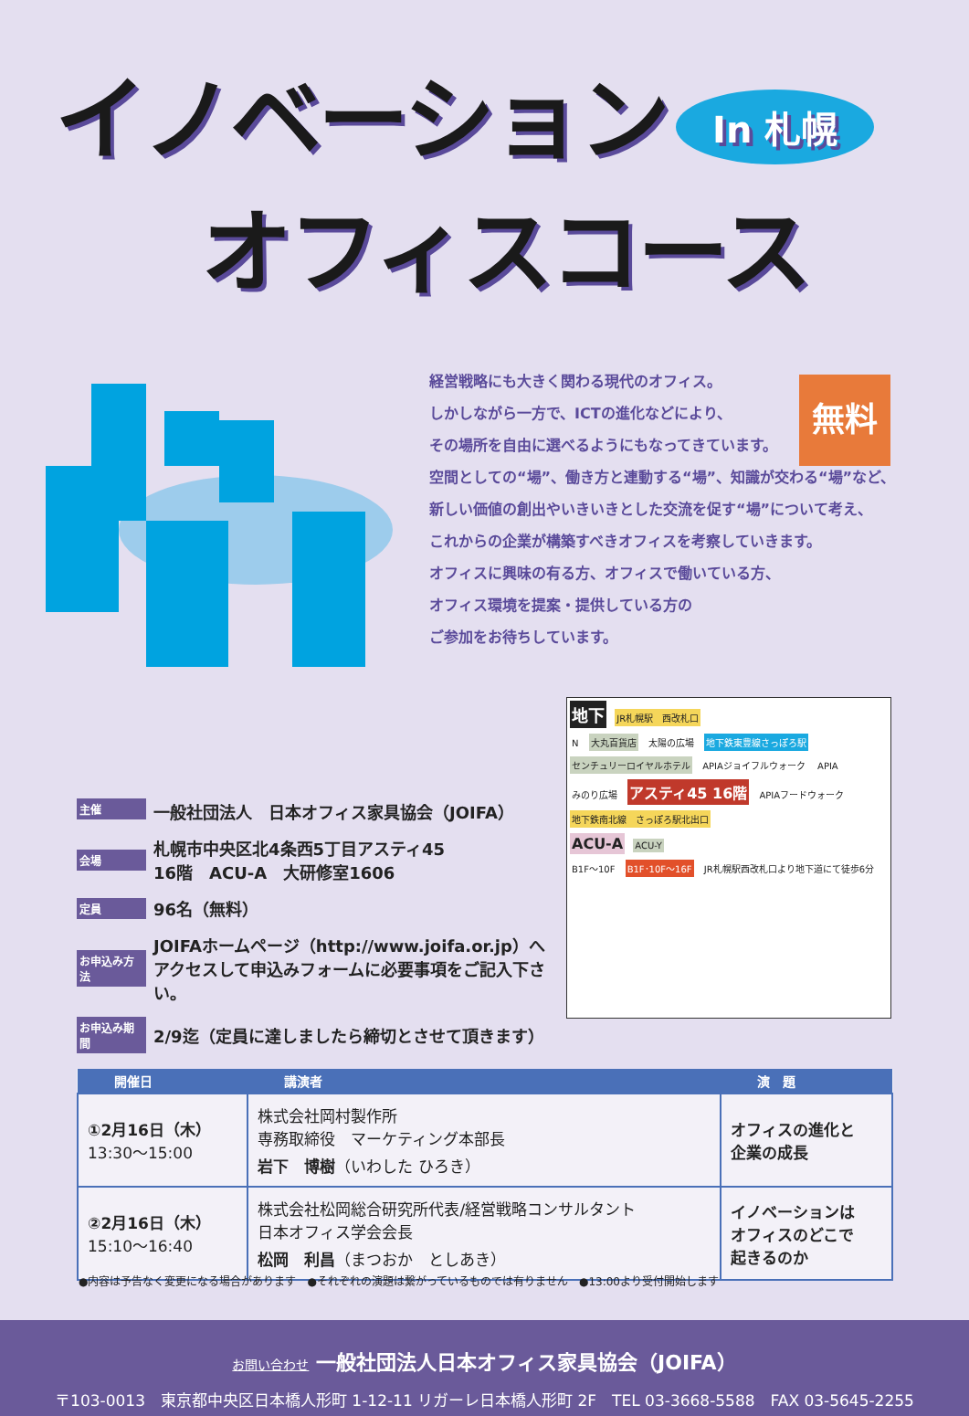イノベーション In 札幌
オフィスコース
無料
経営戦略にも大きく関わる現代のオフィス。
しかしながら一方で、ICTの進化などにより、
その場所を自由に選べるようにもなってきています。
空間としての“場”、働き方と連動する“場”、知識が交わる“場”など、
新しい価値の創出やいきいきとした交流を促す“場”について考え、
これからの企業が構築すべきオフィスを考察していきます。
オフィスに興味の有る方、オフィスで働いている方、
オフィス環境を提案・提供している方の
ご参加をお待ちしています。
主催 一般社団法人　日本オフィス家具協会（JOIFA）
会場 札幌市中央区北4条西5丁目アスティ45
16階　ACU-A　大研修室1606
定員 96名（無料）
お申込み方法 JOIFAホームページ（http://www.joifa.or.jp）へ
アクセスして申込みフォームに必要事項をご記入下さい。
お申込み期間 2/9迄（定員に達しましたら締切とさせて頂きます）
地下 JR札幌駅　西改札口
N 大丸百貨店 太陽の広場 地下鉄東豊線さっぽろ駅
センチュリーロイヤルホテル APIAジョイフルウォーク APIA
みのり広場 アスティ45 16階 APIAフードウォーク
地下鉄南北線　さっぽろ駅北出口
ACU-A ACU-Y
B1F〜10F B1F･10F〜16F JR札幌駅西改札口より地下道にて徒歩6分
| 開催日 | 講演者 | 演 題 |
| --- | --- | --- |
| ①2月16日（木） 13:30〜15:00 | 株式会社岡村製作所 専務取締役 マーケティング本部長 岩下 博樹 （いわした ひろき） | オフィスの進化と 企業の成長 |
| ②2月16日（木） 15:10〜16:40 | 株式会社松岡総合研究所代表/経営戦略コンサルタント 日本オフィス学会会長 松岡 利昌 （まつおか としあき） | イノベーションは オフィスのどこで 起きるのか |
●内容は予告なく変更になる場合があります　●それぞれの演題は繋がっているものでは有りません　●13:00より受付開始します
お問い合わせ 一般社団法人日本オフィス家具協会（JOIFA）
〒103-0013　東京都中央区日本橋人形町 1-12-11 リガーレ日本橋人形町 2F　TEL 03-3668-5588　FAX 03-5645-2255